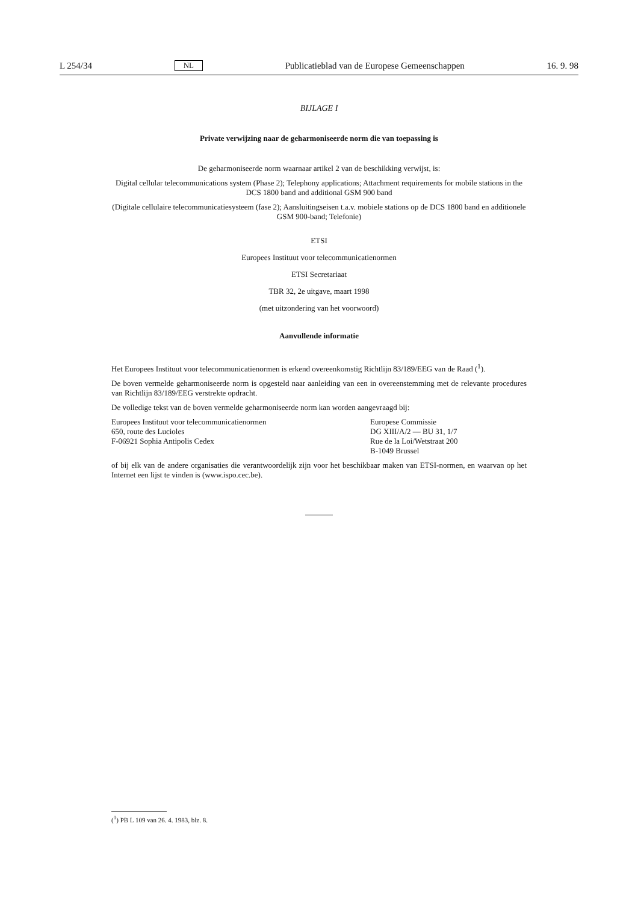L 254/34 NL Publicatieblad van de Europese Gemeenschappen 16. 9. 98
BIJLAGE I
Private verwijzing naar de geharmoniseerde norm die van toepassing is
De geharmoniseerde norm waarnaar artikel 2 van de beschikking verwijst, is:
Digital cellular telecommunications system (Phase 2); Telephony applications; Attachment requirements for mobile stations in the DCS 1800 band and additional GSM 900 band
(Digitale cellulaire telecommunicatiesysteem (fase 2); Aansluitingseisen t.a.v. mobiele stations op de DCS 1800 band en additionele GSM 900-band; Telefonie)
ETSI
Europees Instituut voor telecommunicatienormen
ETSI Secretariaat
TBR 32, 2e uitgave, maart 1998
(met uitzondering van het voorwoord)
Aanvullende informatie
Het Europees Instituut voor telecommunicatienormen is erkend overeenkomstig Richtlijn 83/189/EEG van de Raad (<sup>1</sup>).
De boven vermelde geharmoniseerde norm is opgesteld naar aanleiding van een in overeenstemming met de relevante procedures van Richtlijn 83/189/EEG verstrekte opdracht.
De volledige tekst van de boven vermelde geharmoniseerde norm kan worden aangevraagd bij:
Europees Instituut voor telecommunicatienormen
650, route des Lucioles
F-06921 Sophia Antipolis Cedex
Europese Commissie
DG XIII/A/2 — BU 31, 1/7
Rue de la Loi/Wetstraat 200
B-1049 Brussel
of bij elk van de andere organisaties die verantwoordelijk zijn voor het beschikbaar maken van ETSI-normen, en waarvan op het Internet een lijst te vinden is (www.ispo.cec.be).
(<sup>1</sup>) PB L 109 van 26. 4. 1983, blz. 8.